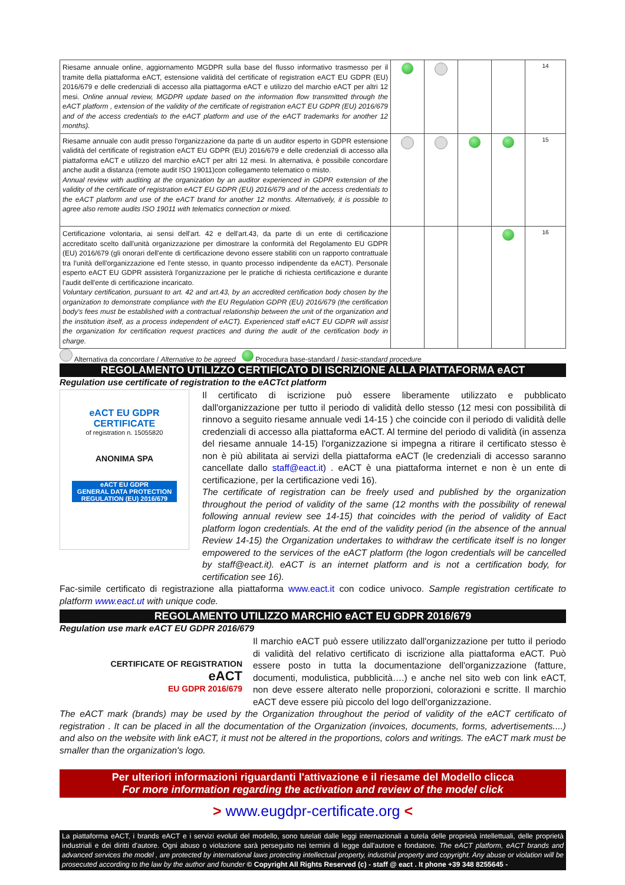| Riesame annuale online, aggiornamento MGDPR sulla base del flusso informativo trasmesso per il tramite della piattaforma eACT, estensione validità del certificate of registration eACT EU GDPR (EU) 2016/679 e delle credenziali di accesso alla piattagorma eACT e utilizzo del marchio eACT per altri 12 mesi. Online annual review, MGDPR update based on the information flow transmitted through the eACT platform , extension of the validity of the certificate of registration eACT EU GDPR (EU) 2016/679 and of the access credentials to the eACT platform and use of the eACT trademarks for another 12 months). | | | | | 14 |
| Riesame annuale con audit presso l'organizzazione da parte di un auditor esperto in GDPR estensione validità del certificate of registration eACT EU GDPR (EU) 2016/679 e delle credenziali di accesso alla piattaforma eACT e utilizzo del marchio eACT per altri 12 mesi. In alternativa, è possibile concordare anche audit a distanza (remote audit ISO 19011)con collegamento telematico o misto. Annual review with auditing at the organization by an auditor experienced in GDPR extension of the validity of the certificate of registration eACT EU GDPR (EU) 2016/679 and of the access credentials to the eACT platform and use of the eACT brand for another 12 months. Alternatively, it is possible to agree also remote audits ISO 19011 with telematics connection or mixed. | | | | | 15 |
| Certificazione volontaria, ai sensi dell'art. 42 e dell'art.43, da parte di un ente di certificazione accreditato scelto dall'unità organizzazione per dimostrare la conformità del Regolamento EU GDPR (EU) 2016/679 (gli onorari dell'ente di certificazione devono essere stabiliti con un rapporto contrattuale tra l'unità dell'organizzazione ed l'ente stesso, in quanto processo indipendente da eACT). Personale esperto eACT EU GDPR assisterà l'organizzazione per le pratiche di richiesta certificazione e durante l'audit dell'ente di certificazione incaricato. Voluntary certification, pursuant to art. 42 and art.43, by an accredited certification body chosen by the organization to demonstrate compliance with the EU Regulation GDPR (EU) 2016/679 (the certification body's fees must be established with a contractual relationship between the unit of the organization and the institution itself, as a process independent of eACT). Experienced staff eACT EU GDPR will assist the organization for certification request practices and during the audit of the certification body in charge. | | | | | 16 |
Alternativa da concordare / Alternative to be agreed Procedura base-standard / basic-standard procedure
REGOLAMENTO UTILIZZO CERTIFICATO DI ISCRIZIONE ALLA PIATTAFORMA eACT
Regulation use certificate of registration to the eACTct platform
eACT EU GDPR CERTIFICATE
of registration n. 15055820
ANONIMA SPA
eACT EU GDPR
GENERAL DATA PROTECTION
REGULATION (EU) 2016/679
Il certificato di iscrizione può essere liberamente utilizzato e pubblicato dall'organizzazione per tutto il periodo di validità dello stesso (12 mesi con possibilità di rinnovo a seguito riesame annuale vedi 14-15 ) che coincide con il periodo di validità delle credenziali di accesso alla piattaforma eACT. Al termine del periodo di validità (in assenza del riesame annuale 14-15) l'organizzazione si impegna a ritirare il certificato stesso è non è più abilitata ai servizi della piattaforma eACT (le credenziali di accesso saranno cancellate dallo staff@eact.it) . eACT è una piattaforma internet e non è un ente di certificazione, per la certificazione vedi 16).
The certificate of registration can be freely used and published by the organization throughout the period of validity of the same (12 months with the possibility of renewal following annual review see 14-15) that coincides with the period of validity of Eact platform logon credentials. At the end of the validity period (in the absence of the annual Review 14-15) the Organization undertakes to withdraw the certificate itself is no longer empowered to the services of the eACT platform (the logon credentials will be cancelled by staff@eact.it). eACT is an internet platform and is not a certification body, for certification see 16).
Fac-simile certificato di registrazione alla piattaforma www.eact.it con codice univoco. Sample registration certificate to platform www.eact.ut with unique code.
REGOLAMENTO UTILIZZO MARCHIO eACT EU GDPR 2016/679
Regulation use mark eACT EU GDPR 2016/679
CERTIFICATE OF REGISTRATION
eACT
EU GDPR 2016/679
Il marchio eACT può essere utilizzato dall'organizzazione per tutto il periodo di validità del relativo certificato di iscrizione alla piattaforma eACT. Può essere posto in tutta la documentazione dell'organizzazione (fatture, documenti, modulistica, pubblicità….) e anche nel sito web con link eACT, non deve essere alterato nelle proporzioni, colorazioni e scritte. Il marchio eACT deve essere più piccolo del logo dell'organizzazione.
The eACT mark (brands) may be used by the Organization throughout the period of validity of the eACT certificato of registration . It can be placed in all the documentation of the Organization (invoices, documents, forms, advertisements....) and also on the website with link eACT, it must not be altered in the proportions, colors and writings. The eACT mark must be smaller than the organization's logo.
Per ulteriori informazioni riguardanti l'attivazione e il riesame del Modello clicca
For more information regarding the activation and review of the model click
> www.eugdpr-certificate.org <
La piattaforma eACT, i brands eACT e i servizi evoluti del modello, sono tutelati dalle leggi internazionali a tutela delle proprietà intellettuali, delle proprietà industriali e dei diritti d'autore. Ogni abuso o violazione sarà perseguito nei termini di legge dall'autore e fondatore. The eACT platform, eACT brands and advanced services the model , are protected by international laws protecting intellectual property, industrial property and copyright. Any abuse or violation will be prosecuted according to the law by the author and founder © Copyright All Rights Reserved (c) - staff @ eact . It phone +39 348 8255645 -